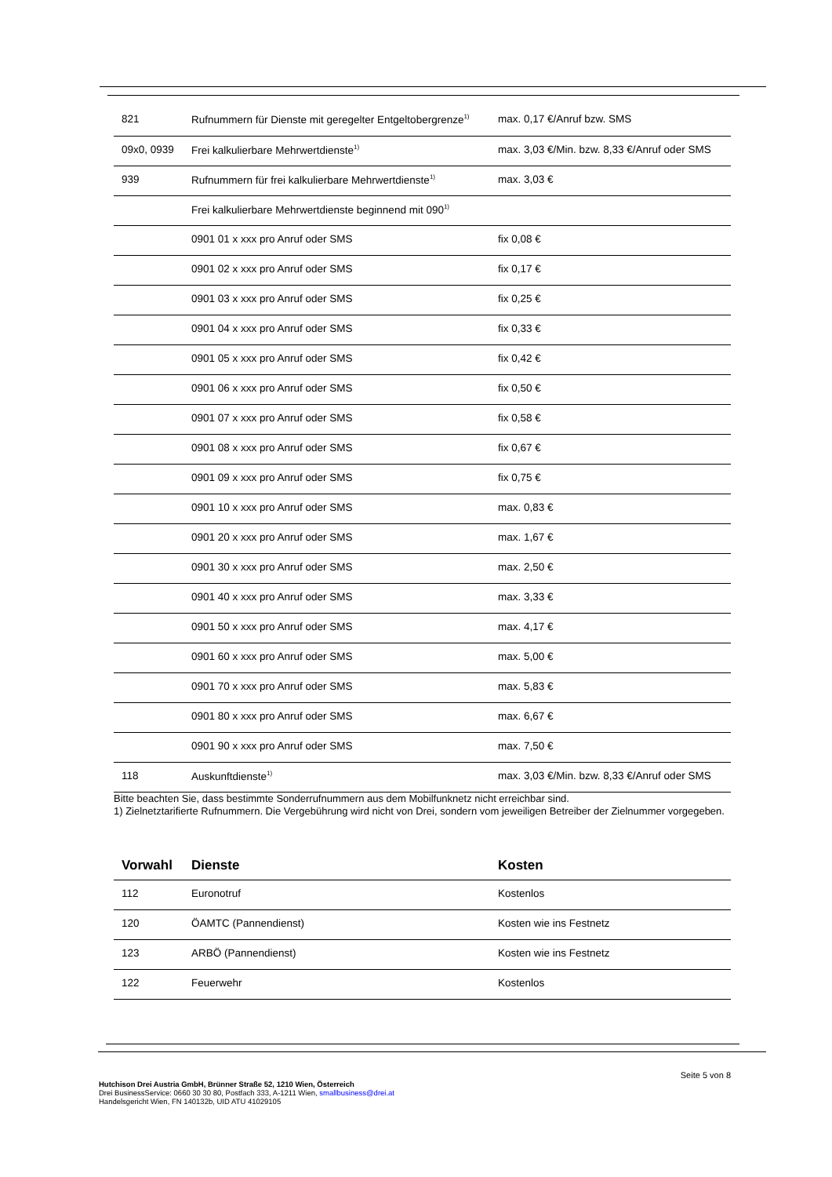| 821 | Rufnummern für Dienste mit geregelter Entgeltobergrenze<sup>1)</sup> | max. 0,17 €/Anruf bzw. SMS |
| 09x0, 0939 | Frei kalkulierbare Mehrwertdienste<sup>1)</sup> | max. 3,03 €/Min. bzw. 8,33 €/Anruf oder SMS |
| 939 | Rufnummern für frei kalkulierbare Mehrwertdienste<sup>1)</sup> | max. 3,03 € |
| | Frei kalkulierbare Mehrwertdienste beginnend mit 090<sup>1)</sup> | |
| | 0901 01 x xxx pro Anruf oder SMS | fix 0,08 € |
| | 0901 02 x xxx pro Anruf oder SMS | fix 0,17 € |
| | 0901 03 x xxx pro Anruf oder SMS | fix 0,25 € |
| | 0901 04 x xxx pro Anruf oder SMS | fix 0,33 € |
| | 0901 05 x xxx pro Anruf oder SMS | fix 0,42 € |
| | 0901 06 x xxx pro Anruf oder SMS | fix 0,50 € |
| | 0901 07 x xxx pro Anruf oder SMS | fix 0,58 € |
| | 0901 08 x xxx pro Anruf oder SMS | fix 0,67 € |
| | 0901 09 x xxx pro Anruf oder SMS | fix 0,75 € |
| | 0901 10 x xxx pro Anruf oder SMS | max. 0,83 € |
| | 0901 20 x xxx pro Anruf oder SMS | max. 1,67 € |
| | 0901 30 x xxx pro Anruf oder SMS | max. 2,50 € |
| | 0901 40 x xxx pro Anruf oder SMS | max. 3,33 € |
| | 0901 50 x xxx pro Anruf oder SMS | max. 4,17 € |
| | 0901 60 x xxx pro Anruf oder SMS | max. 5,00 € |
| | 0901 70 x xxx pro Anruf oder SMS | max. 5,83 € |
| | 0901 80 x xxx pro Anruf oder SMS | max. 6,67 € |
| | 0901 90 x xxx pro Anruf oder SMS | max. 7,50 € |
| 118 | Auskunftdienste<sup>1)</sup> | max. 3,03 €/Min. bzw. 8,33 €/Anruf oder SMS |
Bitte beachten Sie, dass bestimmte Sonderrufnummern aus dem Mobilfunknetz nicht erreichbar sind.
1) Zielnetztarifierte Rufnummern. Die Vergebührung wird nicht von Drei, sondern vom jeweiligen Betreiber der Zielnummer vorgegeben.
| Vorwahl | Dienste | Kosten |
| --- | --- | --- |
| 112 | Euronotruf | Kostenlos |
| 120 | ÖAMTC (Pannendienst) | Kosten wie ins Festnetz |
| 123 | ARBÖ (Pannendienst) | Kosten wie ins Festnetz |
| 122 | Feuerwehr | Kostenlos |
Seite 5 von 8
Hutchison Drei Austria GmbH, Brünner Straße 52, 1210 Wien, Österreich
Drei BusinessService: 0660 30 30 80, Postfach 333, A-1211 Wien, smallbusiness@drei.at
Handelsgericht Wien, FN 140132b, UID ATU 41029105